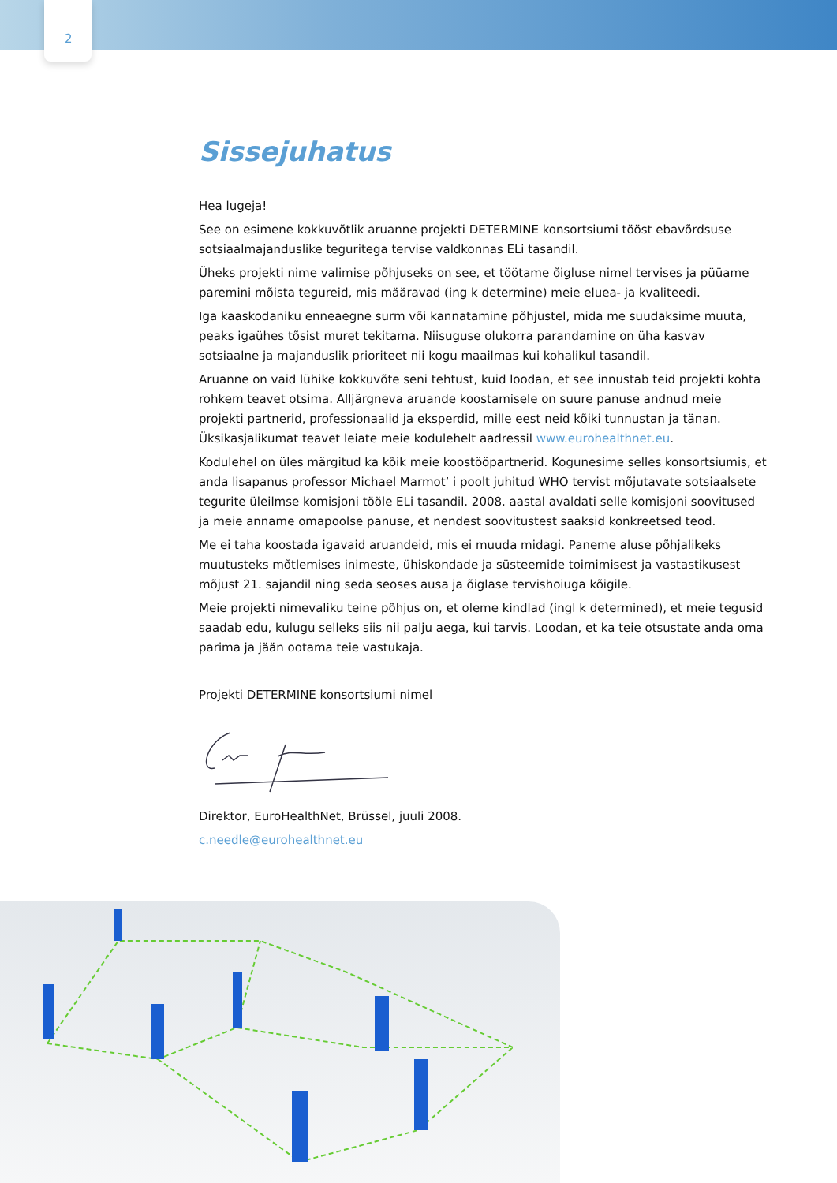2
Sissejuhatus
Hea lugeja!
See on esimene kokkuvõtlik aruanne projekti DETERMINE konsortsiumi tööst ebavõrdsuse sotsiaalmajanduslike teguritega tervise valdkonnas ELi tasandil.
Üheks projekti nime valimise põhjuseks on see, et töötame õigluse nimel tervises ja püüame paremini mõista tegureid, mis määravad (ing k determine) meie eluea- ja kvaliteedi.
Iga kaaskodaniku enneaegne surm või kannatamine põhjustel, mida me suudaksime muuta, peaks igaühes tõsist muret tekitama. Niisuguse olukorra parandamine on üha kasvav sotsiaalne ja majanduslik prioriteet nii kogu maailmas kui kohalikul tasandil.
Aruanne on vaid lühike kokkuvõte seni tehtust, kuid loodan, et see innustab teid projekti kohta rohkem teavet otsima. Alljärgneva aruande koostamisele on suure panuse andnud meie projekti partnerid, professionaalid ja eksperdid, mille eest neid kõiki tunnustan ja tänan. Üksikasjalikumat teavet leiate meie kodulehelt aadressil www.eurohealthnet.eu.
Kodulehel on üles märgitud ka kõik meie koostööpartnerid. Kogunesime selles konsortsiumis, et anda lisapanus professor Michael Marmot’ i poolt juhitud WHO tervist mõjutavate sotsiaalsete tegurite üleilmse komisjoni tööle ELi tasandil. 2008. aastal avaldati selle komisjoni soovitused ja meie anname omapoolse panuse, et nendest soovitustest saaksid konkreetsed teod.
Me ei taha koostada igavaid aruandeid, mis ei muuda midagi. Paneme aluse põhjalikeks muutusteks mõtlemises inimeste, ühiskondade ja süsteemide toimimisest ja vastastikusest mõjust 21. sajandil ning seda seoses ausa ja õiglase tervishoiuga kõigile.
Meie projekti nimevaliku teine põhjus on, et oleme kindlad (ingl k determined), et meie tegusid saadab edu, kulugu selleks siis nii palju aega, kui tarvis. Loodan, et ka teie otsustate anda oma parima ja jään ootama teie vastukaja.
Projekti DETERMINE konsortsiumi nimel
Direktor, EuroHealthNet, Brüssel, juuli 2008.
c.needle@eurohealthnet.eu